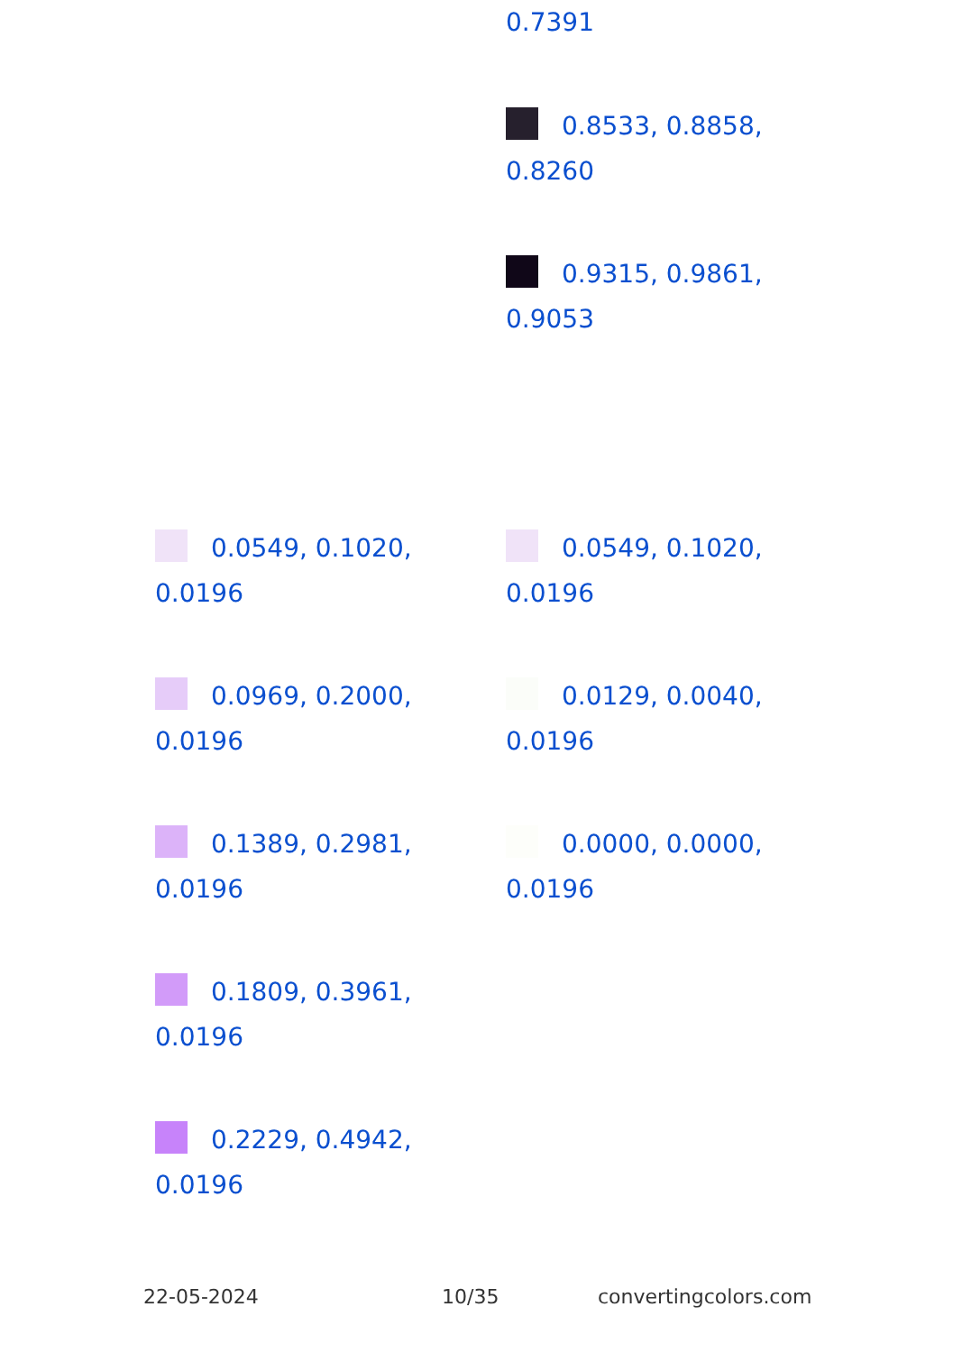0.7391
0.8533, 0.8858, 0.8260
0.9315, 0.9861, 0.9053
0.0549, 0.1020, 0.0196
0.0549, 0.1020, 0.0196
0.0969, 0.2000, 0.0196
0.0129, 0.0040, 0.0196
0.1389, 0.2981, 0.0196
0.0000, 0.0000, 0.0196
0.1809, 0.3961, 0.0196
0.2229, 0.4942, 0.0196
22-05-2024 10/35 convertingcolors.com